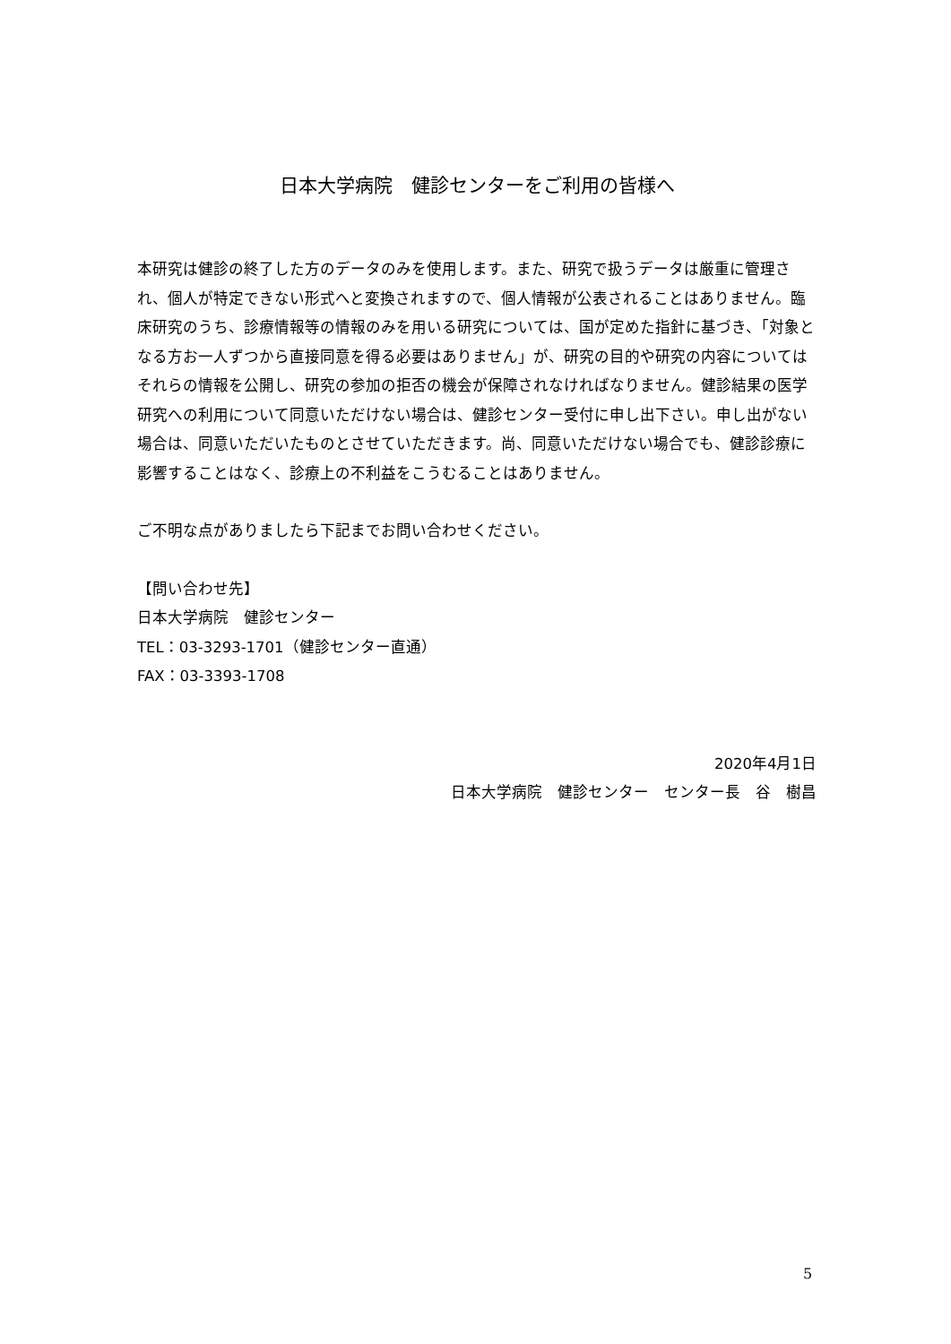日本大学病院　健診センターをご利用の皆様へ
本研究は健診の終了した方のデータのみを使用します。また、研究で扱うデータは厳重に管理され、個人が特定できない形式へと変換されますので、個人情報が公表されることはありません。臨床研究のうち、診療情報等の情報のみを用いる研究については、国が定めた指針に基づき、「対象となる方お一人ずつから直接同意を得る必要はありません」が、研究の目的や研究の内容についてはそれらの情報を公開し、研究の参加の拒否の機会が保障されなければなりません。健診結果の医学研究への利用について同意いただけない場合は、健診センター受付に申し出下さい。申し出がない場合は、同意いただいたものとさせていただきます。尚、同意いただけない場合でも、健診診療に影響することはなく、診療上の不利益をこうむることはありません。
ご不明な点がありましたら下記までお問い合わせください。
【問い合わせ先】
日本大学病院　健診センター
TEL：03-3293-1701（健診センター直通）
FAX：03-3393-1708
2020年4月1日
日本大学病院　健診センター　センター長　谷　樹昌
5